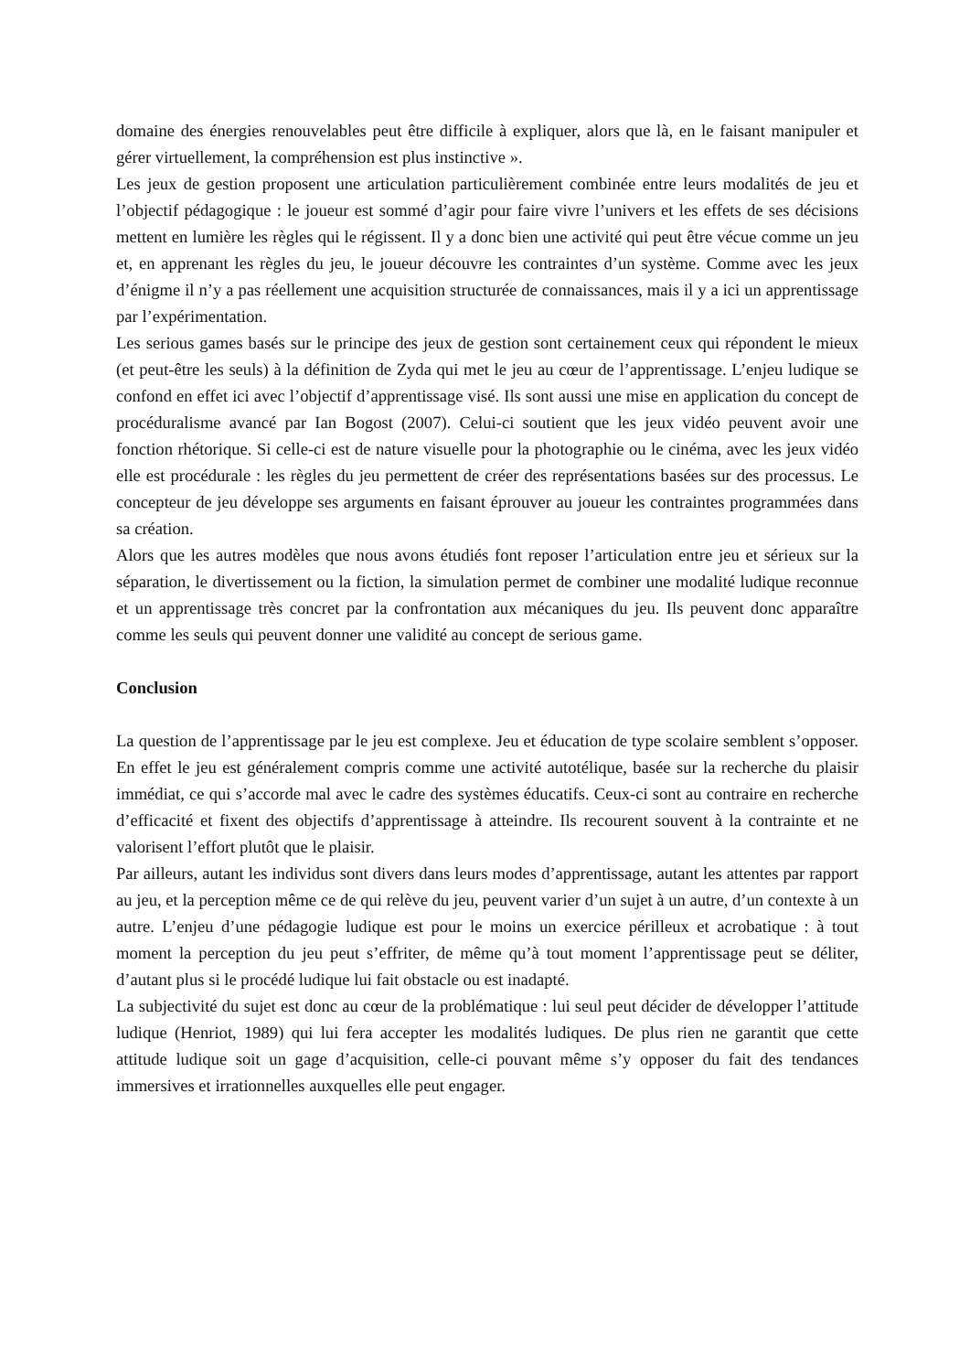domaine des énergies renouvelables peut être difficile à expliquer, alors que là, en le faisant manipuler et gérer virtuellement, la compréhension est plus instinctive ».
Les jeux de gestion proposent une articulation particulièrement combinée entre leurs modalités de jeu et l’objectif pédagogique : le joueur est sommé d’agir pour faire vivre l’univers et les effets de ses décisions mettent en lumière les règles qui le régissent. Il y a donc bien une activité qui peut être vécue comme un jeu et, en apprenant les règles du jeu, le joueur découvre les contraintes d’un système. Comme avec les jeux d’énigme il n’y a pas réellement une acquisition structurée de connaissances, mais il y a ici un apprentissage par l’expérimentation.
Les serious games basés sur le principe des jeux de gestion sont certainement ceux qui répondent le mieux (et peut-être les seuls) à la définition de Zyda qui met le jeu au cœur de l’apprentissage. L’enjeu ludique se confond en effet ici avec l’objectif d’apprentissage visé. Ils sont aussi une mise en application du concept de procéduralisme avancé par Ian Bogost (2007). Celui-ci soutient que les jeux vidéo peuvent avoir une fonction rhétorique. Si celle-ci est de nature visuelle pour la photographie ou le cinéma, avec les jeux vidéo elle est procédurale : les règles du jeu permettent de créer des représentations basées sur des processus. Le concepteur de jeu développe ses arguments en faisant éprouver au joueur les contraintes programmées dans sa création.
Alors que les autres modèles que nous avons étudiés font reposer l’articulation entre jeu et sérieux sur la séparation, le divertissement ou la fiction, la simulation permet de combiner une modalité ludique reconnue et un apprentissage très concret par la confrontation aux mécaniques du jeu. Ils peuvent donc apparaître comme les seuls qui peuvent donner une validité au concept de serious game.
Conclusion
La question de l’apprentissage par le jeu est complexe. Jeu et éducation de type scolaire semblent s’opposer. En effet le jeu est généralement compris comme une activité autotélique, basée sur la recherche du plaisir immédiat, ce qui s’accorde mal avec le cadre des systèmes éducatifs. Ceux-ci sont au contraire en recherche d’efficacité et fixent des objectifs d’apprentissage à atteindre. Ils recourent souvent à la contrainte et ne valorisent l’effort plutôt que le plaisir.
Par ailleurs, autant les individus sont divers dans leurs modes d’apprentissage, autant les attentes par rapport au jeu, et la perception même ce de qui relève du jeu, peuvent varier d’un sujet à un autre, d’un contexte à un autre. L’enjeu d’une pédagogie ludique est pour le moins un exercice périlleux et acrobatique : à tout moment la perception du jeu peut s’effriter, de même qu’à tout moment l’apprentissage peut se déliter, d’autant plus si le procédé ludique lui fait obstacle ou est inadapté.
La subjectivité du sujet est donc au cœur de la problématique : lui seul peut décider de développer l’attitude ludique (Henriot, 1989) qui lui fera accepter les modalités ludiques. De plus rien ne garantit que cette attitude ludique soit un gage d’acquisition, celle-ci pouvant même s’y opposer du fait des tendances immersives et irrationnelles auxquelles elle peut engager.